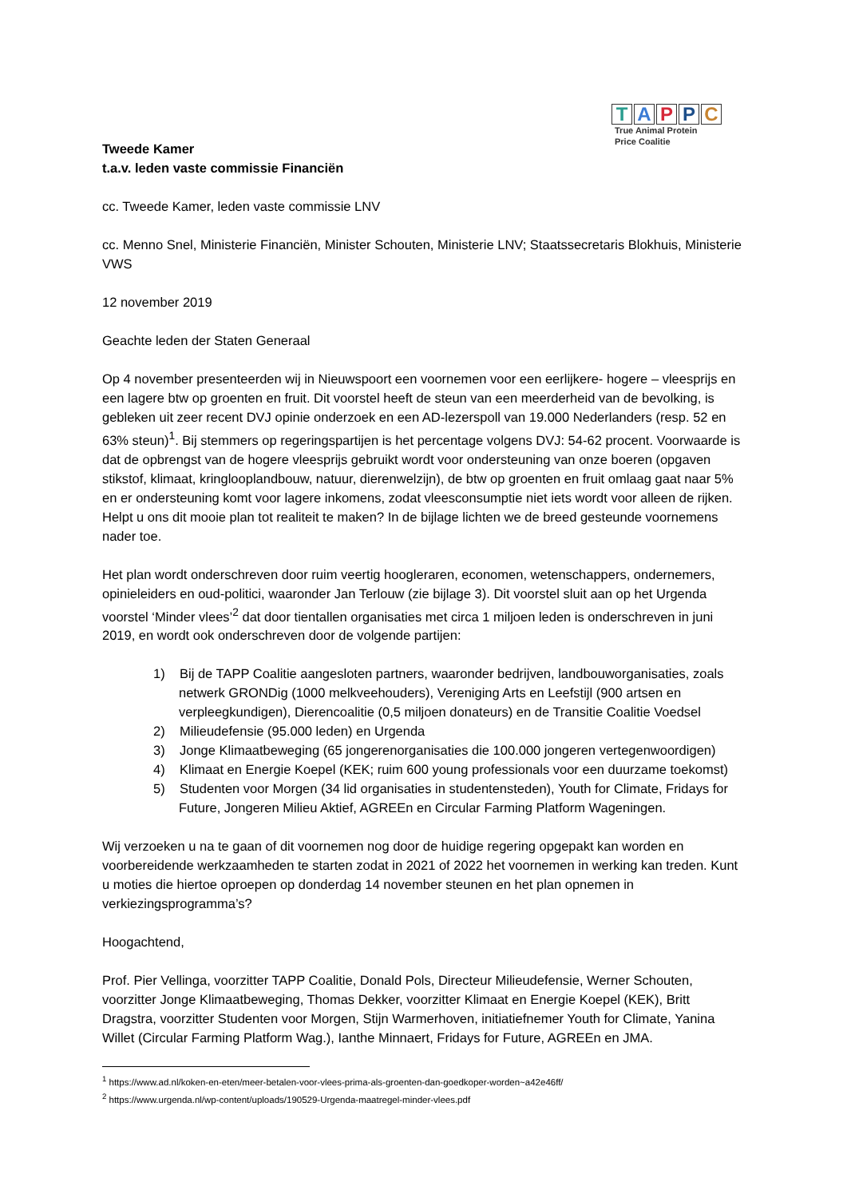TAPPC
True Animal Protein
Price Coalitie
Tweede Kamer
t.a.v. leden vaste commissie Financiën
cc. Tweede Kamer, leden vaste commissie LNV
cc. Menno Snel, Ministerie Financiën, Minister Schouten, Ministerie LNV; Staatssecretaris Blokhuis, Ministerie VWS
12 november 2019
Geachte leden der Staten Generaal
Op 4 november presenteerden wij in Nieuwspoort een voornemen voor een eerlijkere- hogere – vleesprijs en een lagere btw op groenten en fruit. Dit voorstel heeft de steun van een meerderheid van de bevolking, is gebleken uit zeer recent DVJ opinie onderzoek en een AD-lezerspoll van 19.000 Nederlanders (resp. 52 en 63% steun)<sup>1</sup>. Bij stemmers op regeringspartijen is het percentage volgens DVJ: 54-62 procent. Voorwaarde is dat de opbrengst van de hogere vleesprijs gebruikt wordt voor ondersteuning van onze boeren (opgaven stikstof, klimaat, kringlooplandbouw, natuur, dierenwelzijn), de btw op groenten en fruit omlaag gaat naar 5% en er ondersteuning komt voor lagere inkomens, zodat vleesconsumptie niet iets wordt voor alleen de rijken. Helpt u ons dit mooie plan tot realiteit te maken? In de bijlage lichten we de breed gesteunde voornemens nader toe.
Het plan wordt onderschreven door ruim veertig hoogleraren, economen, wetenschappers, ondernemers, opinieleiders en oud-politici, waaronder Jan Terlouw (zie bijlage 3). Dit voorstel sluit aan op het Urgenda voorstel ‘Minder vlees’<sup>2</sup> dat door tientallen organisaties met circa 1 miljoen leden is onderschreven in juni 2019, en wordt ook onderschreven door de volgende partijen:
1) Bij de TAPP Coalitie aangesloten partners, waaronder bedrijven, landbouworganisaties, zoals netwerk GRONDig (1000 melkveehouders), Vereniging Arts en Leefstijl (900 artsen en verpleegkundigen), Dierencoalitie (0,5 miljoen donateurs) en de Transitie Coalitie Voedsel
2) Milieudefensie (95.000 leden) en Urgenda
3) Jonge Klimaatbeweging (65 jongerenorganisaties die 100.000 jongeren vertegenwoordigen)
4) Klimaat en Energie Koepel (KEK; ruim 600 young professionals voor een duurzame toekomst)
5) Studenten voor Morgen (34 lid organisaties in studentensteden), Youth for Climate, Fridays for Future, Jongeren Milieu Aktief, AGREEn en Circular Farming Platform Wageningen.
Wij verzoeken u na te gaan of dit voornemen nog door de huidige regering opgepakt kan worden en voorbereidende werkzaamheden te starten zodat in 2021 of 2022 het voornemen in werking kan treden. Kunt u moties die hiertoe oproepen op donderdag 14 november steunen en het plan opnemen in verkiezingsprogramma’s?
Hoogachtend,
Prof. Pier Vellinga, voorzitter TAPP Coalitie, Donald Pols, Directeur Milieudefensie, Werner Schouten, voorzitter Jonge Klimaatbeweging, Thomas Dekker, voorzitter Klimaat en Energie Koepel (KEK), Britt Dragstra, voorzitter Studenten voor Morgen, Stijn Warmerhoven, initiatiefnemer Youth for Climate, Yanina Willet (Circular Farming Platform Wag.), Ianthe Minnaert, Fridays for Future, AGREEn en JMA.
<sup>1</sup> https://www.ad.nl/koken-en-eten/meer-betalen-voor-vlees-prima-als-groenten-dan-goedkoper-worden~a42e46ff/
<sup>2</sup> https://www.urgenda.nl/wp-content/uploads/190529-Urgenda-maatregel-minder-vlees.pdf